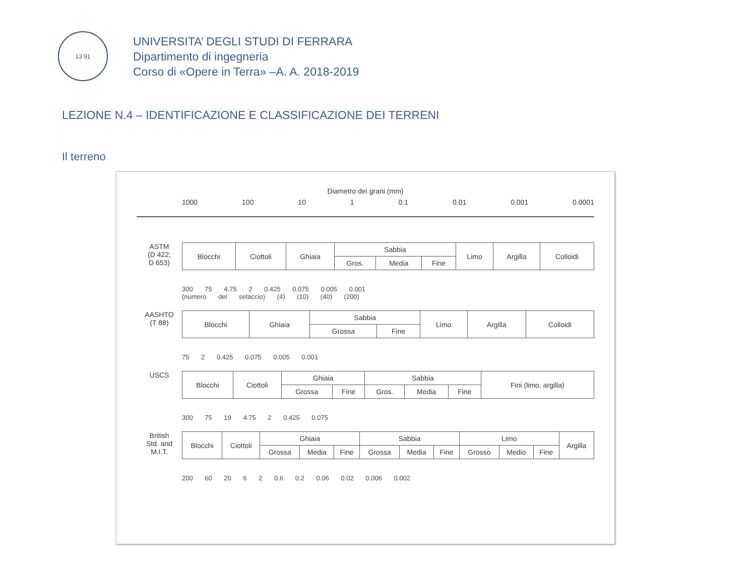13 91
UNIVERSITA’ DEGLI STUDI DI FERRARA
Dipartimento di ingegneria
Corso di «Opere in Terra» –A. A. 2018-2019
LEZIONE N.4 – IDENTIFICAZIONE E CLASSIFICAZIONE DEI TERRENI
Il terreno
Diametro dei grani (mm)
1000 100 10 1 0.1 0.01 0.001 0.0001
ASTM
(D 422;
D 653)
| Blocchi | Ciottoli | Ghiaia | Sabbia | | | Limo | Argilla | Colloidi |
| | | | Gros. | Media | Fine | | | |
300 75 4.75 2 0.425 0.075 0.005 0.001
(numero del setaccio) (4) (10) (40) (200)
AASHTO
(T 88)
| Blocchi | Ghiaia | Sabbia | | Limo | Argilla | Colloidi |
| | | Grossa | Fine | | | |
75 2 0.425 0.075 0.005 0.001
USCS
| Blocchi | Ciottoli | Ghiaia | | Sabbia | | | Fini (limo, argilla) |
| | | Grossa | Fine | Gros. | Media | Fine | |
300 75 19 4.75 2 0.425 0.075
British
Std. and
M.I.T.
| Blocchi | Ciottoli | Ghiaia | | | Sabbia | | | Limo | | | Argilla |
| | | Grossa | Media | Fine | Grossa | Media | Fine | Grosso | Medio | Fine | |
200 60 20 6 2 0.6 0.2 0.06 0.02 0.006 0.002